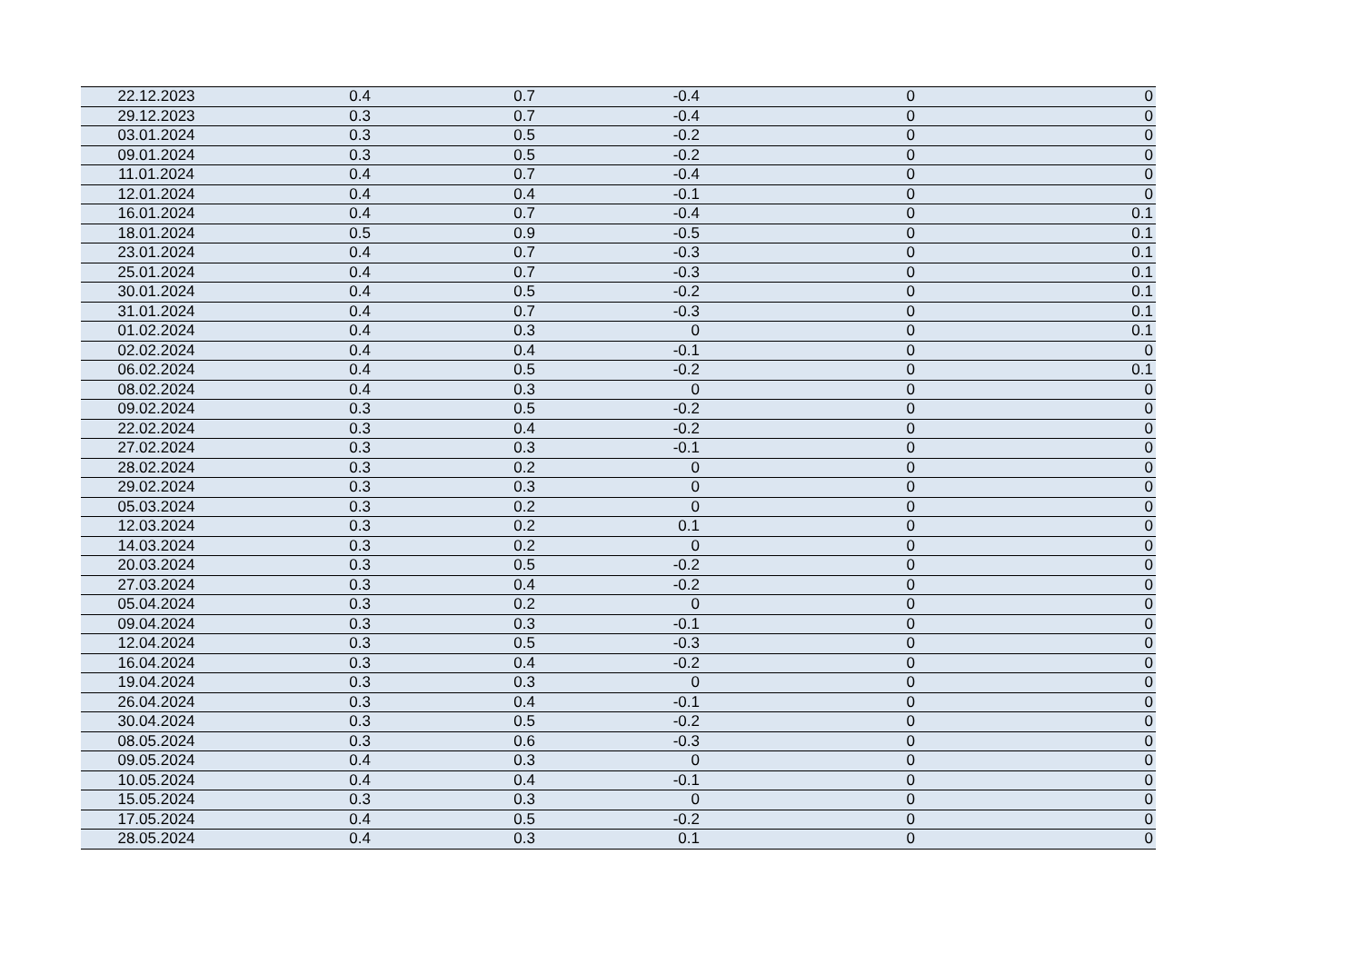| 22.12.2023 | 0.4 | 0.7 | -0.4 | 0 | 0 |
| 29.12.2023 | 0.3 | 0.7 | -0.4 | 0 | 0 |
| 03.01.2024 | 0.3 | 0.5 | -0.2 | 0 | 0 |
| 09.01.2024 | 0.3 | 0.5 | -0.2 | 0 | 0 |
| 11.01.2024 | 0.4 | 0.7 | -0.4 | 0 | 0 |
| 12.01.2024 | 0.4 | 0.4 | -0.1 | 0 | 0 |
| 16.01.2024 | 0.4 | 0.7 | -0.4 | 0 | 0.1 |
| 18.01.2024 | 0.5 | 0.9 | -0.5 | 0 | 0.1 |
| 23.01.2024 | 0.4 | 0.7 | -0.3 | 0 | 0.1 |
| 25.01.2024 | 0.4 | 0.7 | -0.3 | 0 | 0.1 |
| 30.01.2024 | 0.4 | 0.5 | -0.2 | 0 | 0.1 |
| 31.01.2024 | 0.4 | 0.7 | -0.3 | 0 | 0.1 |
| 01.02.2024 | 0.4 | 0.3 | 0 | 0 | 0.1 |
| 02.02.2024 | 0.4 | 0.4 | -0.1 | 0 | 0 |
| 06.02.2024 | 0.4 | 0.5 | -0.2 | 0 | 0.1 |
| 08.02.2024 | 0.4 | 0.3 | 0 | 0 | 0 |
| 09.02.2024 | 0.3 | 0.5 | -0.2 | 0 | 0 |
| 22.02.2024 | 0.3 | 0.4 | -0.2 | 0 | 0 |
| 27.02.2024 | 0.3 | 0.3 | -0.1 | 0 | 0 |
| 28.02.2024 | 0.3 | 0.2 | 0 | 0 | 0 |
| 29.02.2024 | 0.3 | 0.3 | 0 | 0 | 0 |
| 05.03.2024 | 0.3 | 0.2 | 0 | 0 | 0 |
| 12.03.2024 | 0.3 | 0.2 | 0.1 | 0 | 0 |
| 14.03.2024 | 0.3 | 0.2 | 0 | 0 | 0 |
| 20.03.2024 | 0.3 | 0.5 | -0.2 | 0 | 0 |
| 27.03.2024 | 0.3 | 0.4 | -0.2 | 0 | 0 |
| 05.04.2024 | 0.3 | 0.2 | 0 | 0 | 0 |
| 09.04.2024 | 0.3 | 0.3 | -0.1 | 0 | 0 |
| 12.04.2024 | 0.3 | 0.5 | -0.3 | 0 | 0 |
| 16.04.2024 | 0.3 | 0.4 | -0.2 | 0 | 0 |
| 19.04.2024 | 0.3 | 0.3 | 0 | 0 | 0 |
| 26.04.2024 | 0.3 | 0.4 | -0.1 | 0 | 0 |
| 30.04.2024 | 0.3 | 0.5 | -0.2 | 0 | 0 |
| 08.05.2024 | 0.3 | 0.6 | -0.3 | 0 | 0 |
| 09.05.2024 | 0.4 | 0.3 | 0 | 0 | 0 |
| 10.05.2024 | 0.4 | 0.4 | -0.1 | 0 | 0 |
| 15.05.2024 | 0.3 | 0.3 | 0 | 0 | 0 |
| 17.05.2024 | 0.4 | 0.5 | -0.2 | 0 | 0 |
| 28.05.2024 | 0.4 | 0.3 | 0.1 | 0 | 0 |